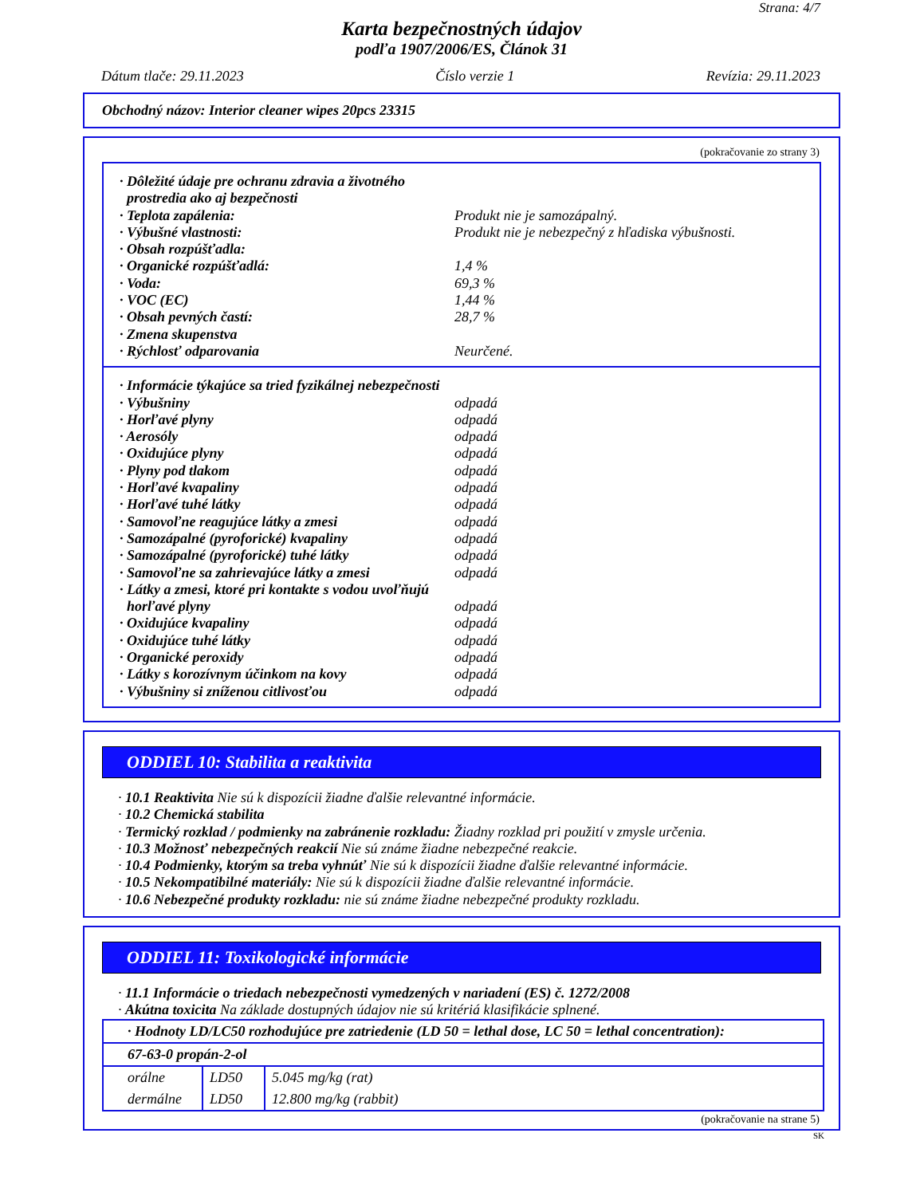Strana: 4/7
Karta bezpečnostných údajov
podľa 1907/2006/ES, Článok 31
Dátum tlače: 29.11.2023 Číslo verzie 1 Revízia: 29.11.2023
Obchodný názov: Interior cleaner wipes 20pcs 23315
(pokračovanie zo strany 3)
· Dôležité údaje pre ochranu zdravia a životného
prostredia ako aj bezpečnosti
· Teplota zapálenia: Produkt nie je samozápalný.
· Výbušné vlastnosti: Produkt nie je nebezpečný z hľadiska výbušnosti.
· Obsah rozpúšťadla:
· Organické rozpúšťadlá: 1,4 %
· Voda: 69,3 %
· VOC (EC) 1,44 %
· Obsah pevných častí: 28,7 %
· Zmena skupenstva
· Rýchlosť odparovania Neurčené.
· Informácie týkajúce sa tried fyzikálnej nebezpečnosti
· Výbušniny odpadá
· Horľavé plyny odpadá
· Aerosóly odpadá
· Oxidujúce plyny odpadá
· Plyny pod tlakom odpadá
· Horľavé kvapaliny odpadá
· Horľavé tuhé látky odpadá
· Samovoľne reagujúce látky a zmesi odpadá
· Samozápalné (pyroforické) kvapaliny odpadá
· Samozápalné (pyroforické) tuhé látky odpadá
· Samovoľne sa zahrievajúce látky a zmesi odpadá
· Látky a zmesi, ktoré pri kontakte s vodou uvoľňujú
horľavé plyny
odpadá
· Oxidujúce kvapaliny odpadá
· Oxidujúce tuhé látky odpadá
· Organické peroxidy odpadá
· Látky s korozívnym účinkom na kovy odpadá
· Výbušniny si zníženou citlivosťou odpadá
ODDIEL 10: Stabilita a reaktivita
· 10.1 Reaktivita Nie sú k dispozícii žiadne ďalšie relevantné informácie.
· 10.2 Chemická stabilita
· Termický rozklad / podmienky na zabránenie rozkladu: Žiadny rozklad pri použití v zmysle určenia.
· 10.3 Možnosť nebezpečných reakcií Nie sú známe žiadne nebezpečné reakcie.
· 10.4 Podmienky, ktorým sa treba vyhnúť Nie sú k dispozícii žiadne ďalšie relevantné informácie.
· 10.5 Nekompatibilné materiály: Nie sú k dispozícii žiadne ďalšie relevantné informácie.
· 10.6 Nebezpečné produkty rozkladu: nie sú známe žiadne nebezpečné produkty rozkladu.
ODDIEL 11: Toxikologické informácie
· 11.1 Informácie o triedach nebezpečnosti vymedzených v nariadení (ES) č. 1272/2008
· Akútna toxicita Na základe dostupných údajov nie sú kritériá klasifikácie splnené.
| · Hodnoty LD/LC50 rozhodujúce pre zatriedenie (LD 50 = lethal dose, LC 50 = lethal concentration): | | |
| 67-63-0 propán-2-ol | | |
| orálne | LD50 | 5.045 mg/kg (rat) |
| dermálne | LD50 | 12.800 mg/kg (rabbit) |
(pokračovanie na strane 5)
SK